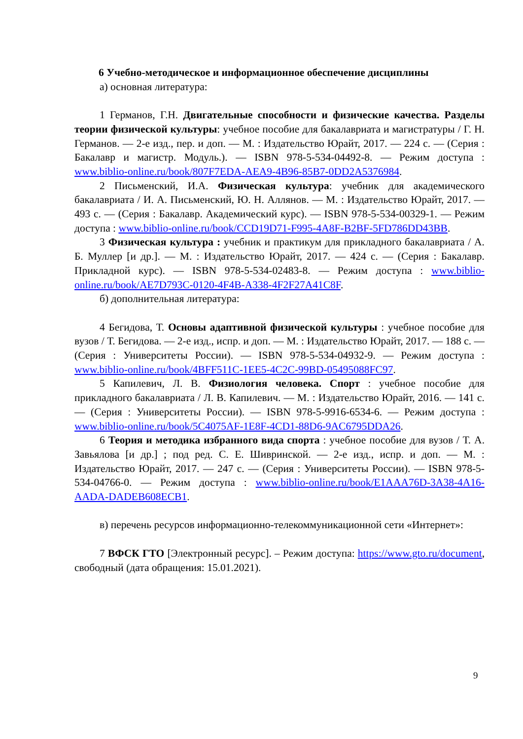6 Учебно-методическое и информационное обеспечение дисциплины
а) основная литература:
1 Германов, Г.Н. Двигательные способности и физические качества. Разделы теории физической культуры: учебное пособие для бакалавриата и магистратуры / Г. Н. Германов. — 2-е изд., пер. и доп. — М. : Издательство Юрайт, 2017. — 224 с. — (Серия : Бакалавр и магистр. Модуль.). — ISBN 978-5-534-04492-8. — Режим доступа : www.biblio-online.ru/book/807F7EDA-AEA9-4B96-85B7-0DD2A5376984.
2 Письменский, И.А. Физическая культура: учебник для академического бакалавриата / И. А. Письменский, Ю. Н. Аллянов. — М. : Издательство Юрайт, 2017. — 493 с. — (Серия : Бакалавр. Академический курс). — ISBN 978-5-534-00329-1. — Режим доступа : www.biblio-online.ru/book/CCD19D71-F995-4A8F-B2BF-5FD786DD43BB.
3 Физическая культура : учебник и практикум для прикладного бакалавриата / А. Б. Муллер [и др.]. — М. : Издательство Юрайт, 2017. — 424 с. — (Серия : Бакалавр. Прикладной курс). — ISBN 978-5-534-02483-8. — Режим доступа : www.biblio-online.ru/book/AE7D793C-0120-4F4B-A338-4F2F27A41C8F.
б) дополнительная литература:
4 Бегидова, Т. Основы адаптивной физической культуры : учебное пособие для вузов / Т. Бегидова. — 2-е изд., испр. и доп. — М. : Издательство Юрайт, 2017. — 188 с. — (Серия : Университеты России). — ISBN 978-5-534-04932-9. — Режим доступа : www.biblio-online.ru/book/4BFF511C-1EE5-4C2C-99BD-05495088FC97.
5 Капилевич, Л. В. Физиология человека. Спорт : учебное пособие для прикладного бакалавриата / Л. В. Капилевич. — М. : Издательство Юрайт, 2016. — 141 с. — (Серия : Университеты России). — ISBN 978-5-9916-6534-6. — Режим доступа : www.biblio-online.ru/book/5C4075AF-1E8F-4CD1-88D6-9AC6795DDA26.
6 Теория и методика избранного вида спорта : учебное пособие для вузов / Т. А. Завьялова [и др.] ; под ред. С. Е. Шивринской. — 2-е изд., испр. и доп. — М. : Издательство Юрайт, 2017. — 247 с. — (Серия : Университеты России). — ISBN 978-5-534-04766-0. — Режим доступа : www.biblio-online.ru/book/E1AAA76D-3A38-4A16-AADA-DADEB608ECB1.
в) перечень ресурсов информационно-телекоммуникационной сети «Интернет»:
7 ВФСК ГТО [Электронный ресурс]. – Режим доступа: https://www.gto.ru/document, свободный (дата обращения: 15.01.2021).
9